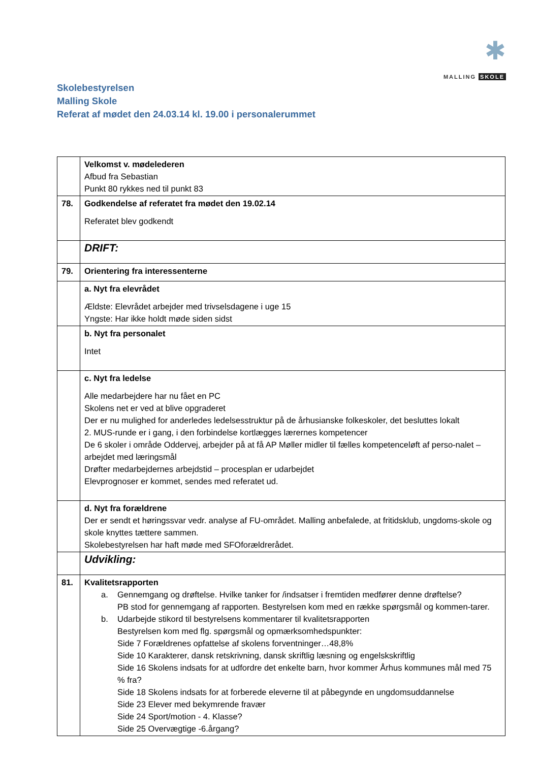✱
MALLING SKOLE
Skolebestyrelsen
Malling Skole
Referat af mødet den 24.03.14 kl. 19.00 i personalerummet
| | Velkomst v. mødelederen Afbud fra Sebastian Punkt 80 rykkes ned til punkt 83 |
| 78. | Godkendelse af referatet fra mødet den 19.02.14 Referatet blev godkendt |
| | DRIFT: |
| 79. | Orientering fra interessenterne |
| | a. Nyt fra elevrådet Ældste: Elevrådet arbejder med trivselsdagene i uge 15 Yngste: Har ikke holdt møde siden sidst |
| | b. Nyt fra personalet Intet |
| | c. Nyt fra ledelse Alle medarbejdere har nu fået en PC Skolens net er ved at blive opgraderet Der er nu mulighed for anderledes ledelsesstruktur på de århusianske folkeskoler, det besluttes lokalt 2. MUS-runde er i gang, i den forbindelse kortlægges lærernes kompetencer De 6 skoler i område Oddervej, arbejder på at få AP Møller midler til fælles kompetenceløft af perso-nalet – arbejdet med læringsmål Drøfter medarbejdernes arbejdstid – procesplan er udarbejdet Elevprognoser er kommet, sendes med referatet ud. |
| | d. Nyt fra forældrene Der er sendt et høringssvar vedr. analyse af FU-området. Malling anbefalede, at fritidsklub, ungdoms-skole og skole knyttes tættere sammen. Skolebestyrelsen har haft møde med SFOforældrerådet. |
| | Udvikling: |
| 81. | Kvalitetsrapporten a. Gennemgang og drøftelse. Hvilke tanker for /indsatser i fremtiden medfører denne drøftelse? PB stod for gennemgang af rapporten. Bestyrelsen kom med en række spørgsmål og kommen-tarer. b. Udarbejde stikord til bestyrelsens kommentarer til kvalitetsrapporten Bestyrelsen kom med flg. spørgsmål og opmærksomhedspunkter: Side 7 Forældrenes opfattelse af skolens forventninger…48,8% Side 10 Karakterer, dansk retskrivning, dansk skriftlig læsning og engelskskriftlig Side 16 Skolens indsats for at udfordre det enkelte barn, hvor kommer Århus kommunes mål med 75 % fra? Side 18 Skolens indsats for at forberede eleverne til at påbegynde en ungdomsuddannelse Side 23 Elever med bekymrende fravær Side 24 Sport/motion - 4. Klasse? Side 25 Overvægtige -6.årgang? |